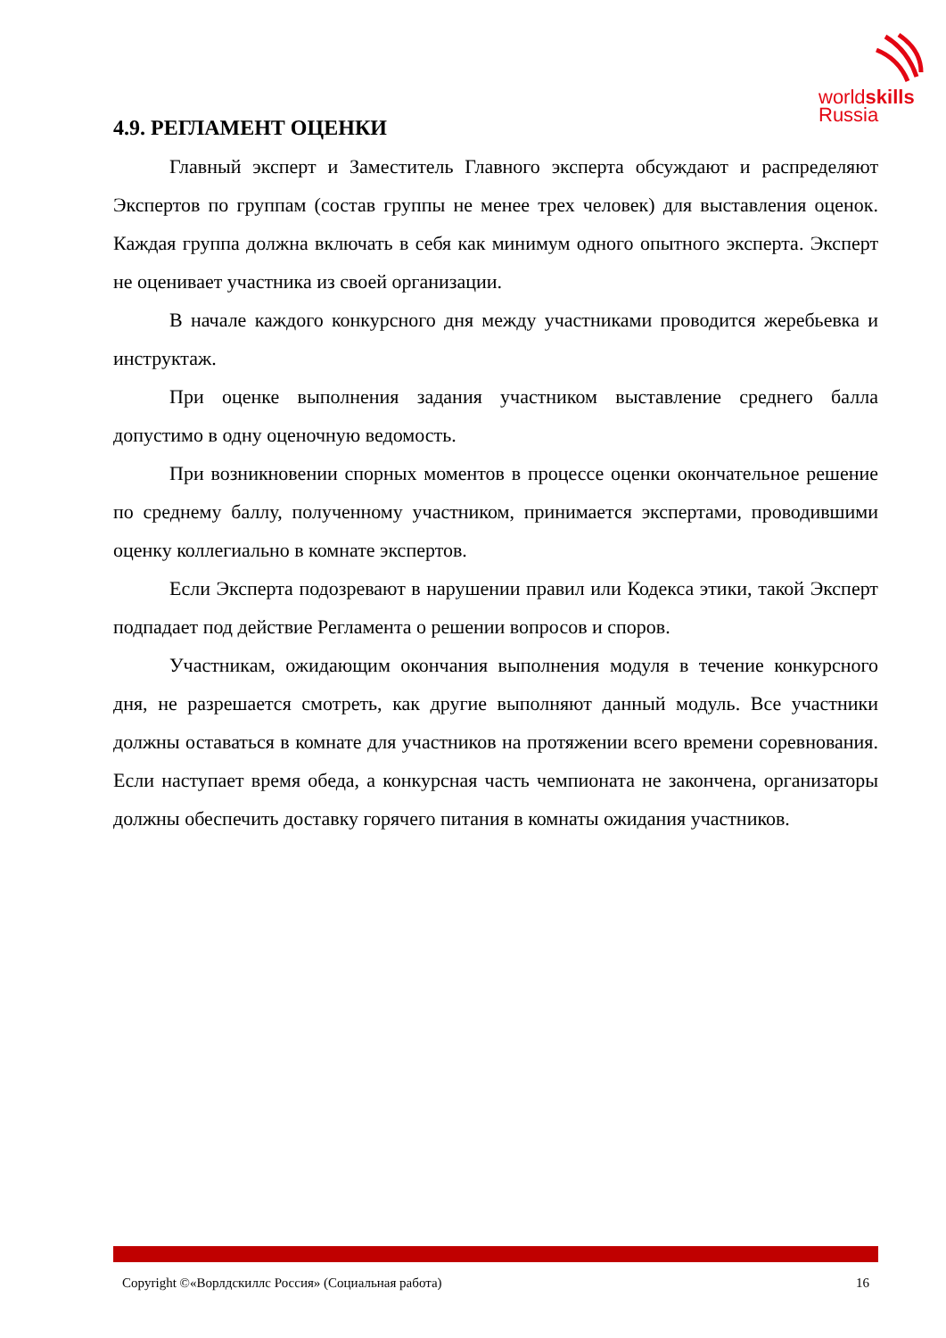worldskills
Russia
4.9. РЕГЛАМЕНТ ОЦЕНКИ
Главный эксперт и Заместитель Главного эксперта обсуждают и распределяют Экспертов по группам (состав группы не менее трех человек) для выставления оценок. Каждая группа должна включать в себя как минимум одного опытного эксперта. Эксперт не оценивает участника из своей организации.
В начале каждого конкурсного дня между участниками проводится жеребьевка и инструктаж.
При оценке выполнения задания участником выставление среднего балла допустимо в одну оценочную ведомость.
При возникновении спорных моментов в процессе оценки окончательное решение по среднему баллу, полученному участником, принимается экспертами, проводившими оценку коллегиально в комнате экспертов.
Если Эксперта подозревают в нарушении правил или Кодекса этики, такой Эксперт подпадает под действие Регламента о решении вопросов и споров.
Участникам, ожидающим окончания выполнения модуля в течение конкурсного дня, не разрешается смотреть, как другие выполняют данный модуль. Все участники должны оставаться в комнате для участников на протяжении всего времени соревнования. Если наступает время обеда, а конкурсная часть чемпионата не закончена, организаторы должны обеспечить доставку горячего питания в комнаты ожидания участников.
Copyright ©«Ворлдскиллс Россия» (Социальная работа) 16